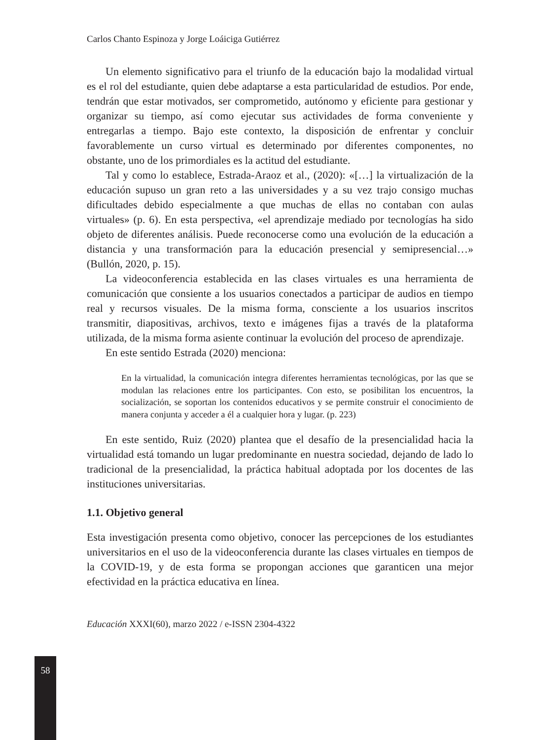58
Carlos Chanto Espinoza y Jorge Loáiciga Gutiérrez
Un elemento significativo para el triunfo de la educación bajo la modalidad virtual es el rol del estudiante, quien debe adaptarse a esta particularidad de estudios. Por ende, tendrán que estar motivados, ser comprometido, autónomo y eficiente para gestionar y organizar su tiempo, así como ejecutar sus actividades de forma conveniente y entregarlas a tiempo. Bajo este contexto, la disposición de enfrentar y concluir favorablemente un curso virtual es determinado por diferentes componentes, no obstante, uno de los primordiales es la actitud del estudiante.
Tal y como lo establece, Estrada-Araoz et al., (2020): «[…] la virtualización de la educación supuso un gran reto a las universidades y a su vez trajo consigo muchas dificultades debido especialmente a que muchas de ellas no contaban con aulas virtuales» (p. 6). En esta perspectiva, «el aprendizaje mediado por tecnologías ha sido objeto de diferentes análisis. Puede reconocerse como una evolución de la educación a distancia y una transformación para la educación presencial y semipresencial…» (Bullón, 2020, p. 15).
La videoconferencia establecida en las clases virtuales es una herramienta de comunicación que consiente a los usuarios conectados a participar de audios en tiempo real y recursos visuales. De la misma forma, consciente a los usuarios inscritos transmitir, diapositivas, archivos, texto e imágenes fijas a través de la plataforma utilizada, de la misma forma asiente continuar la evolución del proceso de aprendizaje.
En este sentido Estrada (2020) menciona:
En la virtualidad, la comunicación integra diferentes herramientas tecnológicas, por las que se modulan las relaciones entre los participantes. Con esto, se posibilitan los encuentros, la socialización, se soportan los contenidos educativos y se permite construir el conocimiento de manera conjunta y acceder a él a cualquier hora y lugar. (p. 223)
En este sentido, Ruiz (2020) plantea que el desafío de la presencialidad hacia la virtualidad está tomando un lugar predominante en nuestra sociedad, dejando de lado lo tradicional de la presencialidad, la práctica habitual adoptada por los docentes de las instituciones universitarias.
1.1. Objetivo general
Esta investigación presenta como objetivo, conocer las percepciones de los estudiantes universitarios en el uso de la videoconferencia durante las clases virtuales en tiempos de la COVID-19, y de esta forma se propongan acciones que garanticen una mejor efectividad en la práctica educativa en línea.
Educación XXXI(60), marzo 2022 / e-ISSN 2304-4322